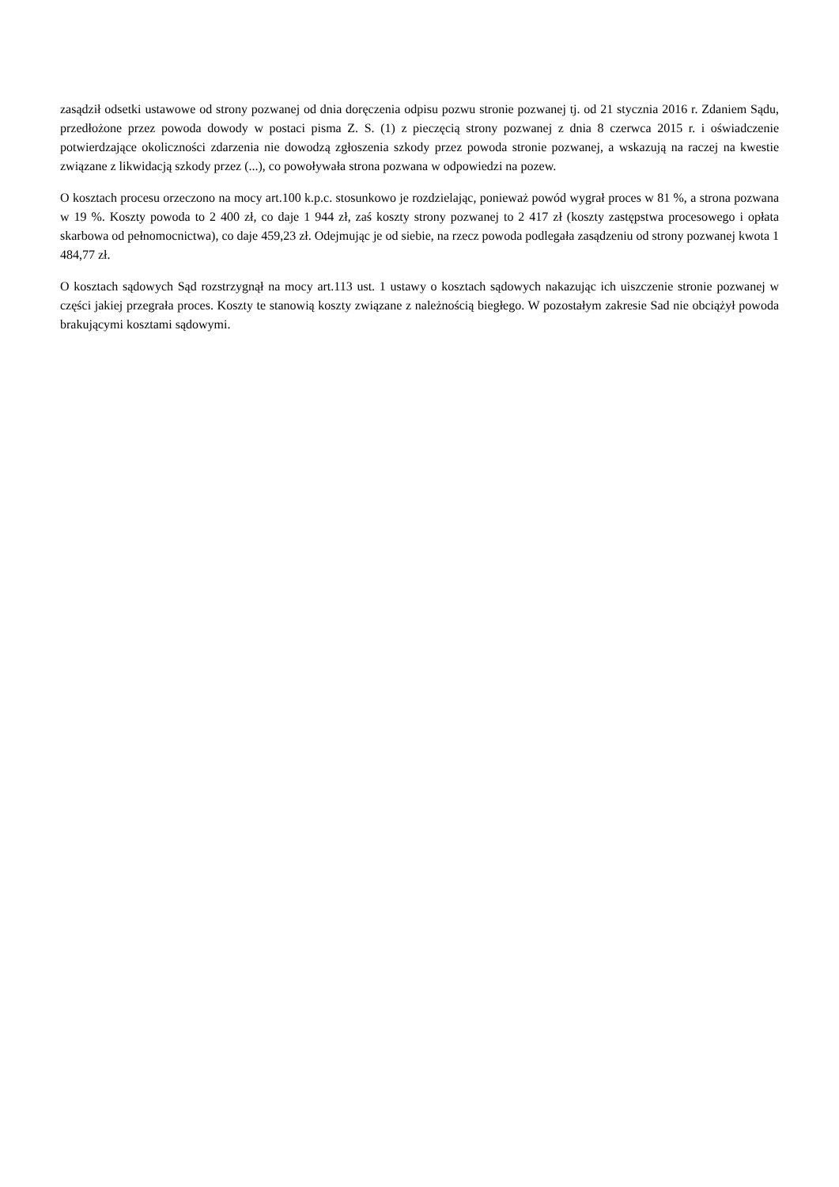zasądził odsetki ustawowe od strony pozwanej od dnia doręczenia odpisu pozwu stronie pozwanej tj. od 21 stycznia 2016 r. Zdaniem Sądu, przedłożone przez powoda dowody w postaci pisma Z. S. (1) z pieczęcią strony pozwanej z dnia 8 czerwca 2015 r. i oświadczenie potwierdzające okoliczności zdarzenia nie dowodzą zgłoszenia szkody przez powoda stronie pozwanej, a wskazują na raczej na kwestie związane z likwidacją szkody przez (...), co powoływała strona pozwana w odpowiedzi na pozew.
O kosztach procesu orzeczono na mocy art.100 k.p.c. stosunkowo je rozdzielając, ponieważ powód wygrał proces w 81 %, a strona pozwana w 19 %. Koszty powoda to 2 400 zł, co daje 1 944 zł, zaś koszty strony pozwanej to 2 417 zł (koszty zastępstwa procesowego i opłata skarbowa od pełnomocnictwa), co daje 459,23 zł. Odejmując je od siebie, na rzecz powoda podlegała zasądzeniu od strony pozwanej kwota 1 484,77 zł.
O kosztach sądowych Sąd rozstrzygnął na mocy art.113 ust. 1 ustawy o kosztach sądowych nakazując ich uiszczenie stronie pozwanej w części jakiej przegrała proces. Koszty te stanowią koszty związane z należnością biegłego. W pozostałym zakresie Sad nie obciążył powoda brakującymi kosztami sądowymi.